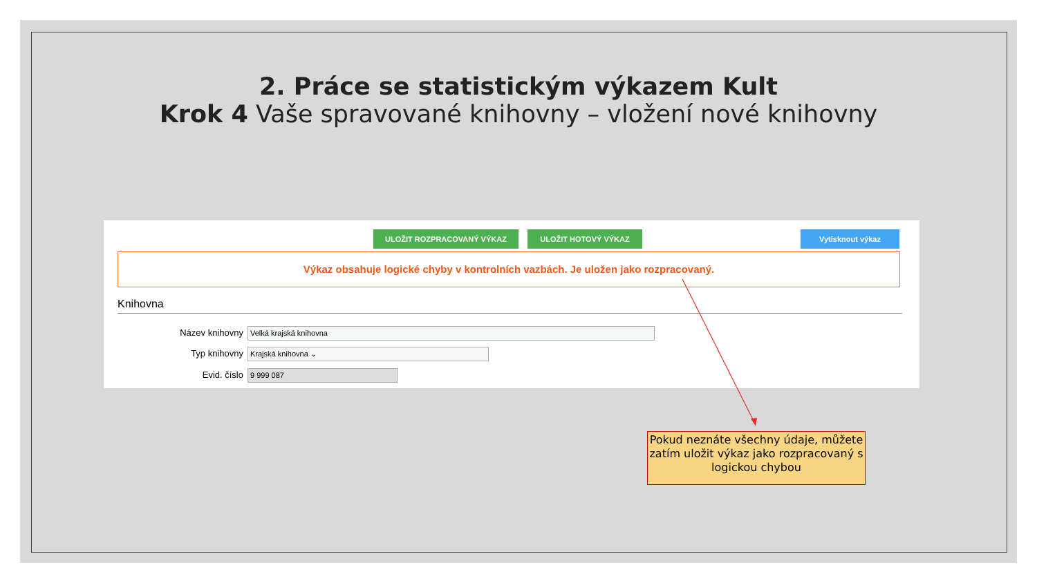2. Práce se statistickým výkazem Kult
Krok 4 Vaše spravované knihovny – vložení nové knihovny
ULOŽIT ROZPRACOVANÝ VÝKAZ ULOŽIT HOTOVÝ VÝKAZ Vytisknout výkaz
Výkaz obsahuje logické chyby v kontrolních vazbách. Je uložen jako rozpracovaný.
Knihovna
Název knihovny
Velká krajská knihovna
Typ knihovny
Krajská knihovna ⌄
Evid. číslo
9 999 087
Pokud neznáte všechny údaje, můžete zatím uložit výkaz jako rozpracovaný s logickou chybou